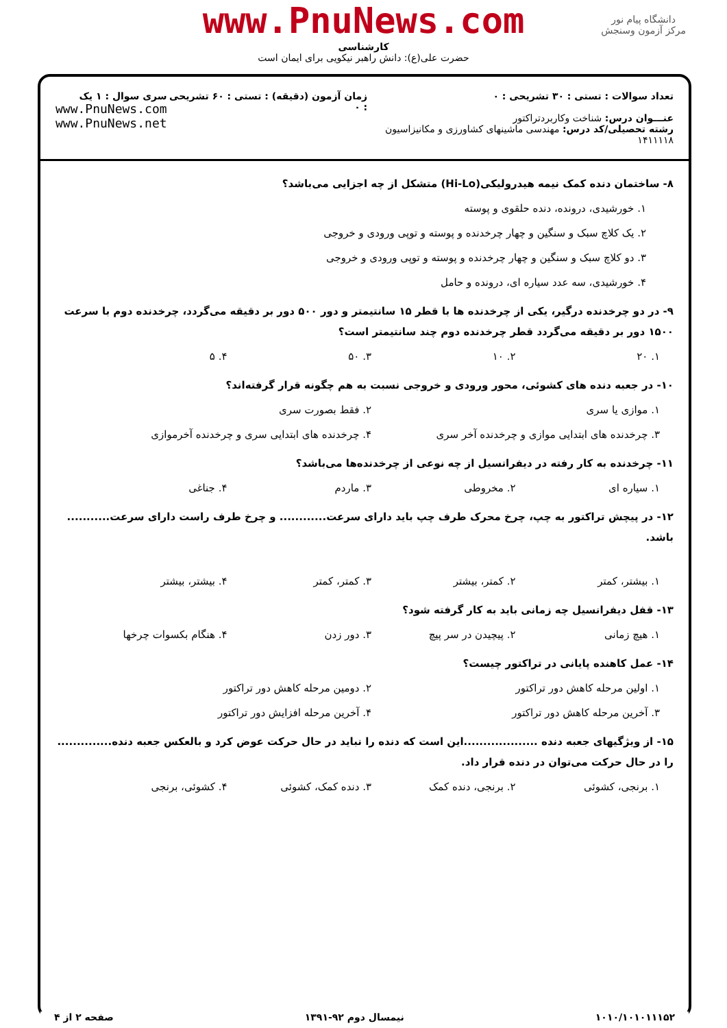www.PnuNews.com
کارشناسی
حضرت علی(ع): دانش راهبر نیکویی برای ایمان است
دانشگاه پیام نور
مرکز آزمون وسنجش
تعداد سوالات : تستی : ۳۰ تشریحی : ۰
عنـــوان درس: شناخت وکاربردتراکتور
رشته تحصیلی/کد درس: مهندسی ماشینهای کشاورزی و مکانیزاسیون ۱۴۱۱۱۱۸
زمان آزمون (دقیقه) : تستی : ۶۰ تشریحی : ۰
سری سوال : ۱ یک
www.PnuNews.com
www.PnuNews.net
۸- ساختمان دنده کمک نیمه هیدرولیکی(Hi-Lo) متشکل از چه اجزایی می‌باشد؟
۱. خورشیدی، درونده، دنده حلقوی و پوسته
۲. یک کلاچ سبک و سنگین و چهار چرخدنده و پوسته و توپی ورودی و خروجی
۳. دو کلاچ سبک و سنگین و چهار چرخدنده و پوسته و توپی ورودی و خروجی
۴. خورشیدی، سه عدد سیاره ای، درونده و حامل
۹- در دو چرخدنده درگیر، یکی از چرخدنده ها با قطر ۱۵ سانتیمتر و دور ۵۰۰ دور بر دقیقه می‌گردد، چرخدنده دوم با سرعت ۱۵۰۰ دور بر دقیقه می‌گردد قطر چرخدنده دوم چند سانتیمتر است؟
۱. ۲۰ ۲. ۱۰ ۳. ۵۰ ۴. ۵
۱۰- در جعبه دنده های کشوئی، محور ورودی و خروجی نسبت به هم چگونه قرار گرفته‌اند؟
۱. موازی یا سری ۲. فقط بصورت سری
۳. چرخدنده های ابتدایی موازی و چرخدنده آخر سری ۴. چرخدنده های ابتدایی سری و چرخدنده آخرموازی
۱۱- چرخدنده به کار رفته در دیفرانسیل از چه نوعی از چرخدنده‌ها می‌باشد؟
۱. سیاره ای ۲. مخروطی ۳. ماردم ۴. جناغی
۱۲- در پیچش تراکتور به چپ، چرخ محرک طرف چپ باید دارای سرعت............ و چرخ طرف راست دارای سرعت........... باشد.
۱. بیشتر، کمتر ۲. کمتر، بیشتر ۳. کمتر، کمتر ۴. بیشتر، بیشتر
۱۳- قفل دیفرانسیل چه زمانی باید به کار گرفته شود؟
۱. هیچ زمانی ۲. پیچیدن در سر پیچ ۳. دور زدن ۴. هنگام بکسوات چرخها
۱۴- عمل کاهنده پایانی در تراکتور چیست؟
۱. اولین مرحله کاهش دور تراکتور ۲. دومین مرحله کاهش دور تراکتور
۳. آخرین مرحله کاهش دور تراکتور ۴. آخرین مرحله افزایش دور تراکتور
۱۵- از ویژگیهای جعبه دنده ...................این است که دنده را نباید در حال حرکت عوض کرد و بالعکس جعبه دنده.............. را در حال حرکت می‌توان در دنده قرار داد.
۱. برنجی، کشوئی ۲. برنجی، دنده کمک ۳. دنده کمک، کشوئی ۴. کشوئی، برنجی
۱۰۱۰/۱۰۱۰۱۱۱۵۲ نیمسال دوم ۹۲-۱۳۹۱ صفحه ۲ از ۴